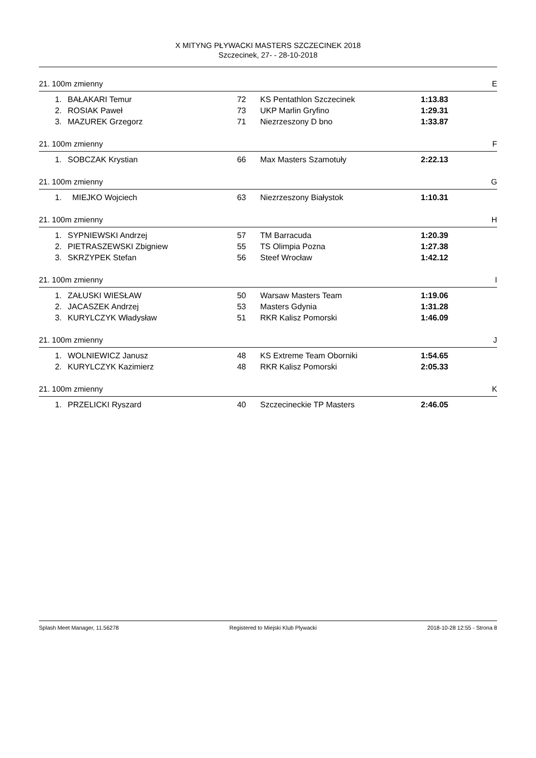X MITYNG PŁYWACKI MASTERS SZCZECINEK 2018
Szczecinek, 27- - 28-10-2018
21. 100m zmienny E
| 1. | BAŁAKARI Temur | 72 | KS Pentathlon Szczecinek | 1:13.83 |
| 2. | ROSIAK Paweł | 73 | UKP Marlin Gryfino | 1:29.31 |
| 3. | MAZUREK Grzegorz | 71 | Niezrzeszony D bno | 1:33.87 |
21. 100m zmienny F
| 1. | SOBCZAK Krystian | 66 | Max Masters Szamotuły | 2:22.13 |
21. 100m zmienny G
| 1. | MIEJKO Wojciech | 63 | Niezrzeszony Białystok | 1:10.31 |
21. 100m zmienny H
| 1. | SYPNIEWSKI Andrzej | 57 | TM Barracuda | 1:20.39 |
| 2. | PIETRASZEWSKI Zbigniew | 55 | TS Olimpia Pozna | 1:27.38 |
| 3. | SKRZYPEK Stefan | 56 | Steef Wrocław | 1:42.12 |
21. 100m zmienny I
| 1. | ZAŁUSKI WIESŁAW | 50 | Warsaw Masters Team | 1:19.06 |
| 2. | JACASZEK Andrzej | 53 | Masters Gdynia | 1:31.28 |
| 3. | KURYLCZYK Władysław | 51 | RKR Kalisz Pomorski | 1:46.09 |
21. 100m zmienny J
| 1. | WOLNIEWICZ Janusz | 48 | KS Extreme Team Oborniki | 1:54.65 |
| 2. | KURYLCZYK Kazimierz | 48 | RKR Kalisz Pomorski | 2:05.33 |
21. 100m zmienny K
| 1. | PRZELICKI Ryszard | 40 | Szczecineckie TP Masters | 2:46.05 |
Splash Meet Manager, 11.56278 Registered to Miejski Klub Plywacki 2018-10-28 12:55 - Strona 8